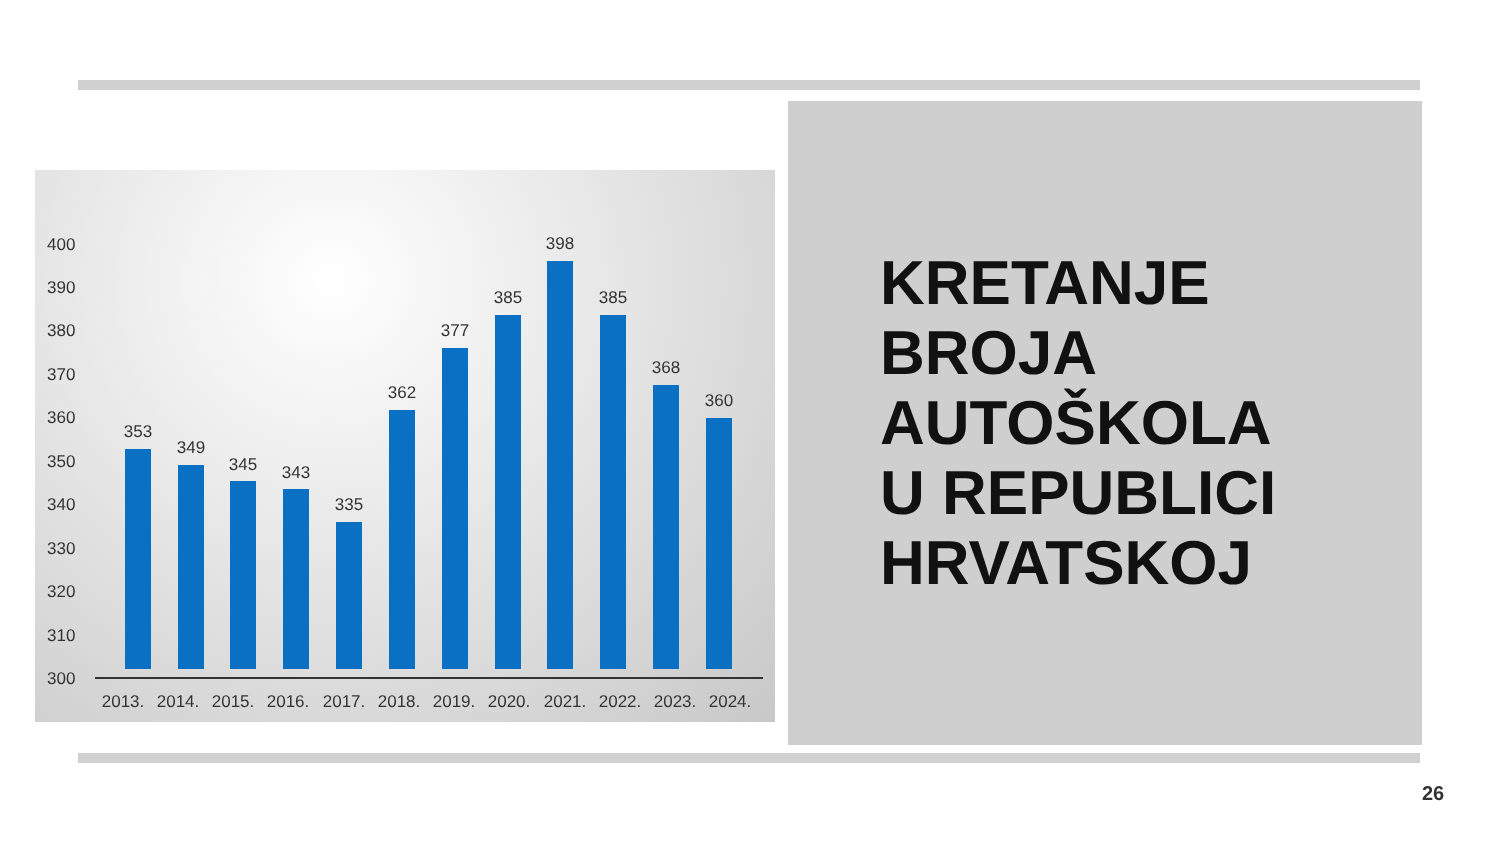400
390
380
370
360
350
340
330
320
310
300
353
349
345
343
335
362
377
385
398
385
368
360
2013.
2014.
2015.
2016.
2017.
2018.
2019.
2020.
2021.
2022.
2023.
2024.
KRETANJE
BROJA
AUTOŠKOLA
U REPUBLICI
HRVATSKOJ
26